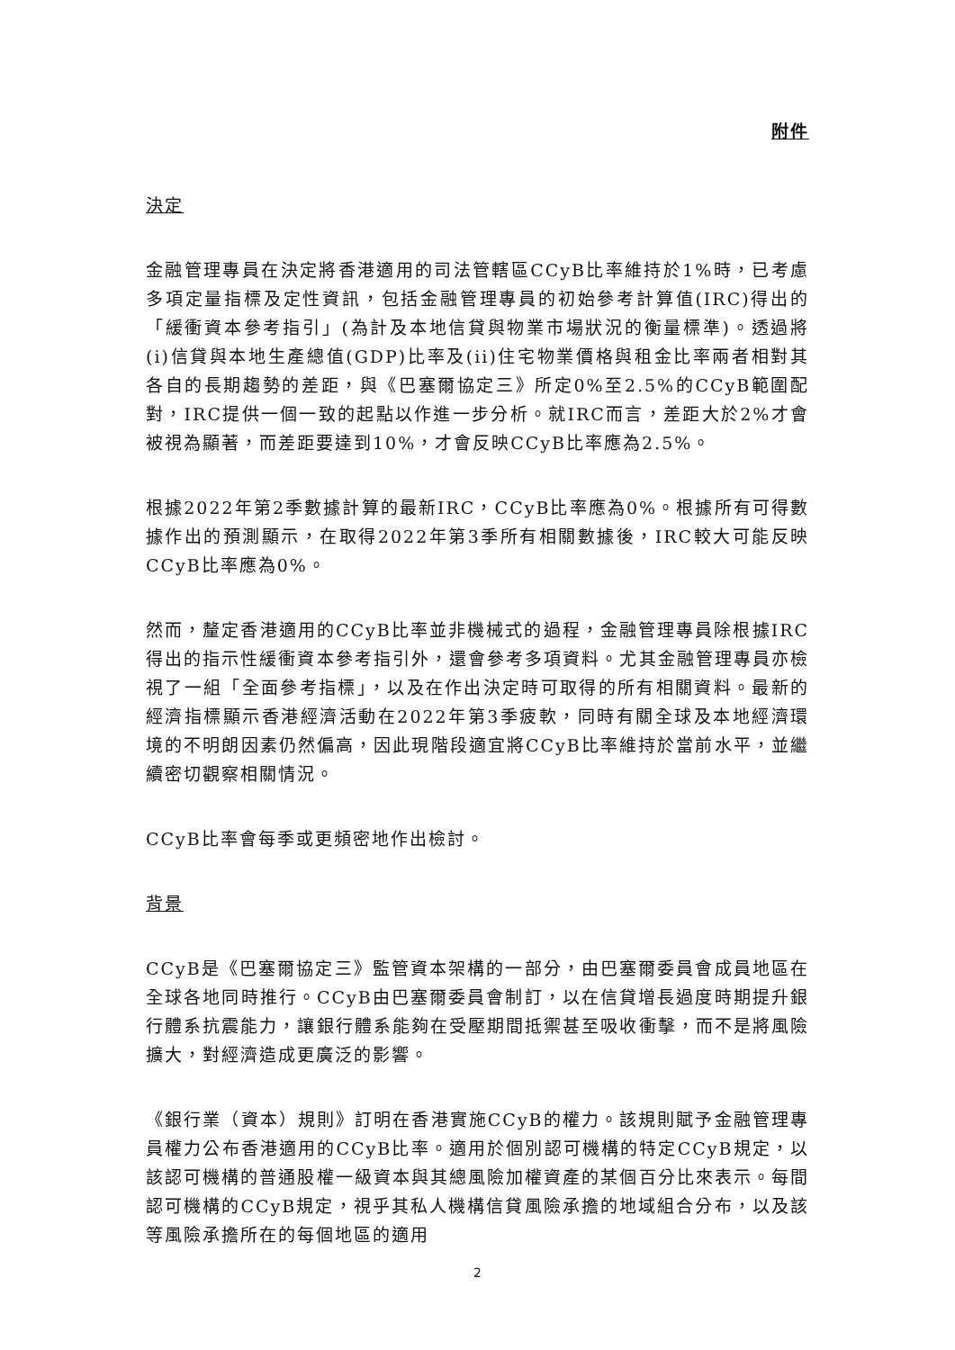附件
決定
金融管理專員在決定將香港適用的司法管轄區CCyB比率維持於1%時，已考慮多項定量指標及定性資訊，包括金融管理專員的初始參考計算值(IRC)得出的「緩衝資本參考指引」(為計及本地信貸與物業市場狀況的衡量標準)。透過將(i)信貸與本地生產總值(GDP)比率及(ii)住宅物業價格與租金比率兩者相對其各自的長期趨勢的差距，與《巴塞爾協定三》所定0%至2.5%的CCyB範圍配對，IRC提供一個一致的起點以作進一步分析。就IRC而言，差距大於2%才會被視為顯著，而差距要達到10%，才會反映CCyB比率應為2.5%。
根據2022年第2季數據計算的最新IRC，CCyB比率應為0%。根據所有可得數據作出的預測顯示，在取得2022年第3季所有相關數據後，IRC較大可能反映CCyB比率應為0%。
然而，釐定香港適用的CCyB比率並非機械式的過程，金融管理專員除根據IRC得出的指示性緩衝資本參考指引外，還會參考多項資料。尤其金融管理專員亦檢視了一組「全面參考指標」，以及在作出決定時可取得的所有相關資料。最新的經濟指標顯示香港經濟活動在2022年第3季疲軟，同時有關全球及本地經濟環境的不明朗因素仍然偏高，因此現階段適宜將CCyB比率維持於當前水平，並繼續密切觀察相關情況。
CCyB比率會每季或更頻密地作出檢討。
背景
CCyB是《巴塞爾協定三》監管資本架構的一部分，由巴塞爾委員會成員地區在全球各地同時推行。CCyB由巴塞爾委員會制訂，以在信貸增長過度時期提升銀行體系抗震能力，讓銀行體系能夠在受壓期間抵禦甚至吸收衝擊，而不是將風險擴大，對經濟造成更廣泛的影響。
《銀行業（資本）規則》訂明在香港實施CCyB的權力。該規則賦予金融管理專員權力公布香港適用的CCyB比率。適用於個別認可機構的特定CCyB規定，以該認可機構的普通股權一級資本與其總風險加權資產的某個百分比來表示。每間認可機構的CCyB規定，視乎其私人機構信貸風險承擔的地域組合分布，以及該等風險承擔所在的每個地區的適用
2